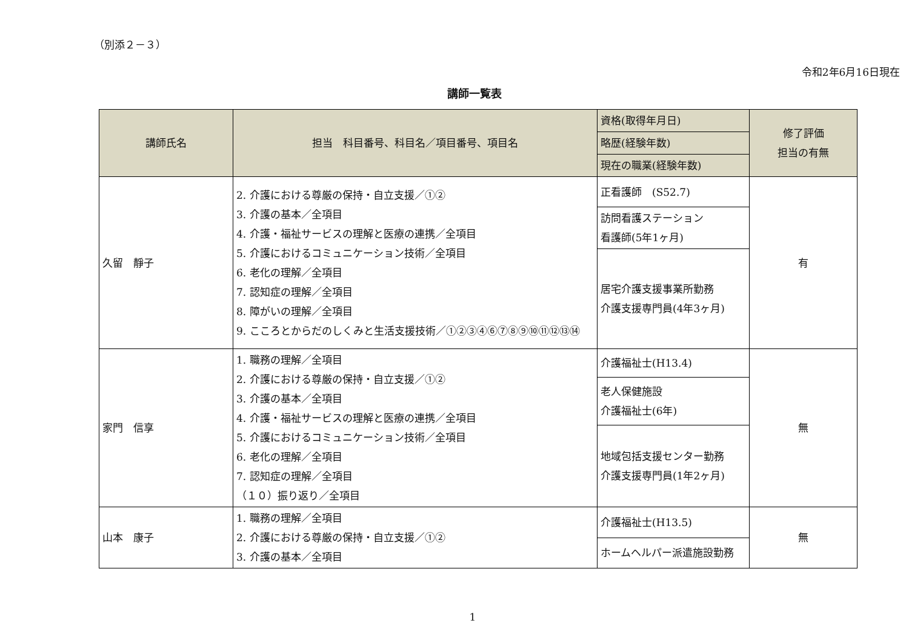（別添２－３）
令和2年6月16日現在
講師一覧表
| 講師氏名 | 担当 科目番号、科目名／項目番号、項目名 | 資格(取得年月日) | 修了評価 担当の有無 |
| --- | --- | --- | --- |
| | | 略歴(経験年数) | |
| | | 現在の職業(経験年数) | |
| 久留 靜子 | 2. 介護における尊厳の保持・自立支援／①② 3. 介護の基本／全項目 4. 介護・福祉サービスの理解と医療の連携／全項目 5. 介護におけるコミュニケーション技術／全項目 6. 老化の理解／全項目 7. 認知症の理解／全項目 8. 障がいの理解／全項目 9. こころとからだのしくみと生活支援技術／①②③④⑥⑦⑧⑨⑩⑪⑫⑬⑭ | 正看護師 (S52.7) | 有 |
| | | 訪問看護ステーション 看護師(5年1ヶ月) | |
| | | 居宅介護支援事業所勤務 介護支援専門員(4年3ヶ月) | |
| 家門 信享 | 1. 職務の理解／全項目 2. 介護における尊厳の保持・自立支援／①② 3. 介護の基本／全項目 4. 介護・福祉サービスの理解と医療の連携／全項目 5. 介護におけるコミュニケーション技術／全項目 6. 老化の理解／全項目 7. 認知症の理解／全項目 （１０）振り返り／全項目 | 介護福祉士(H13.4) | 無 |
| | | 老人保健施設 介護福祉士(6年) | |
| | | 地域包括支援センター勤務 介護支援専門員(1年2ヶ月) | |
| 山本 康子 | 1. 職務の理解／全項目 2. 介護における尊厳の保持・自立支援／①② 3. 介護の基本／全項目 | 介護福祉士(H13.5) | 無 |
| | | ホームヘルパー派遣施設勤務 | |
1